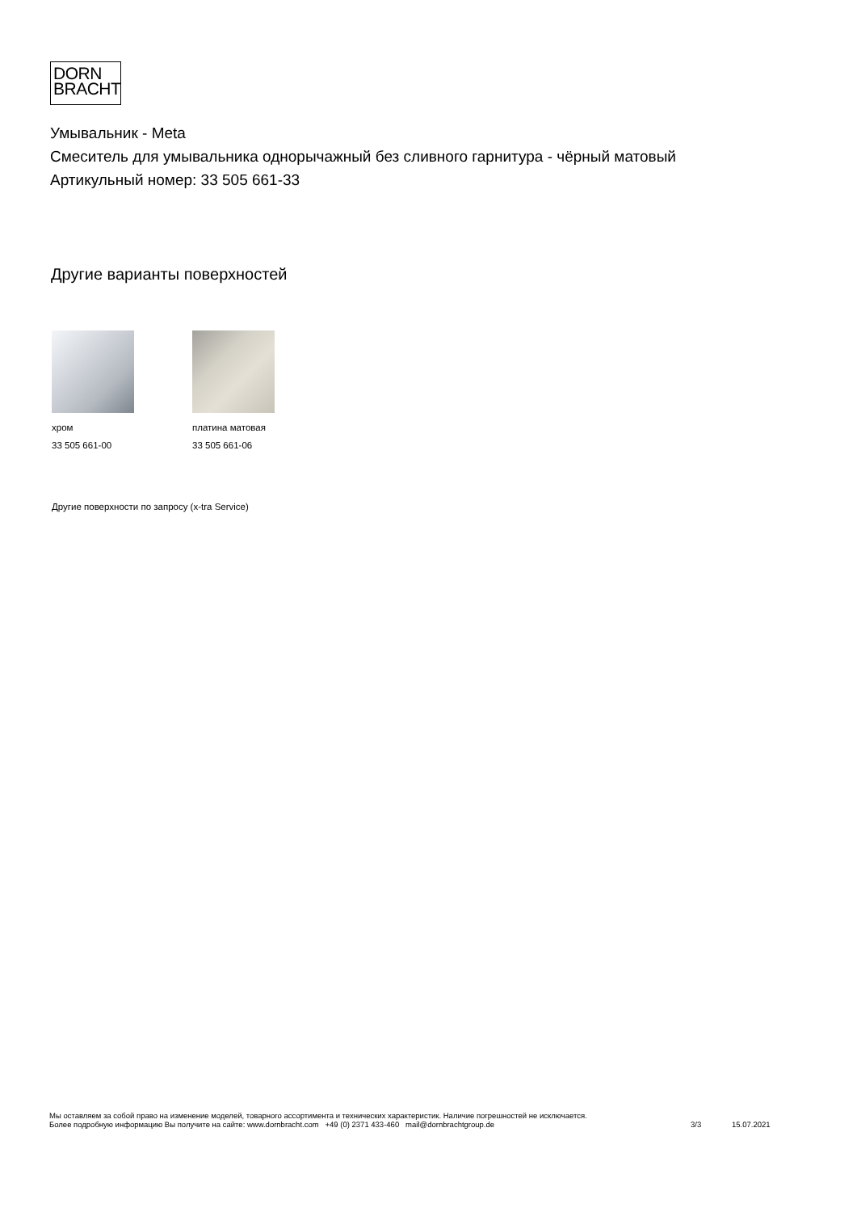DORN
BRACHT
Умывальник - Meta
Смеситель для умывальника однорычажный без сливного гарнитура - чёрный матовый
Артикульный номер: 33 505 661-33
Другие варианты поверхностей
хром
33 505 661-00
платина матовая
33 505 661-06
Другие поверхности по запросу (x-tra Service)
Мы оставляем за собой право на изменение моделей, товарного ассортимента и технических характеристик. Наличие погрешностей не исключается.
Более подробную информацию Вы получите на сайте: www.dornbracht.com +49 (0) 2371 433-460 mail@dornbrachtgroup.de
3/3 15.07.2021